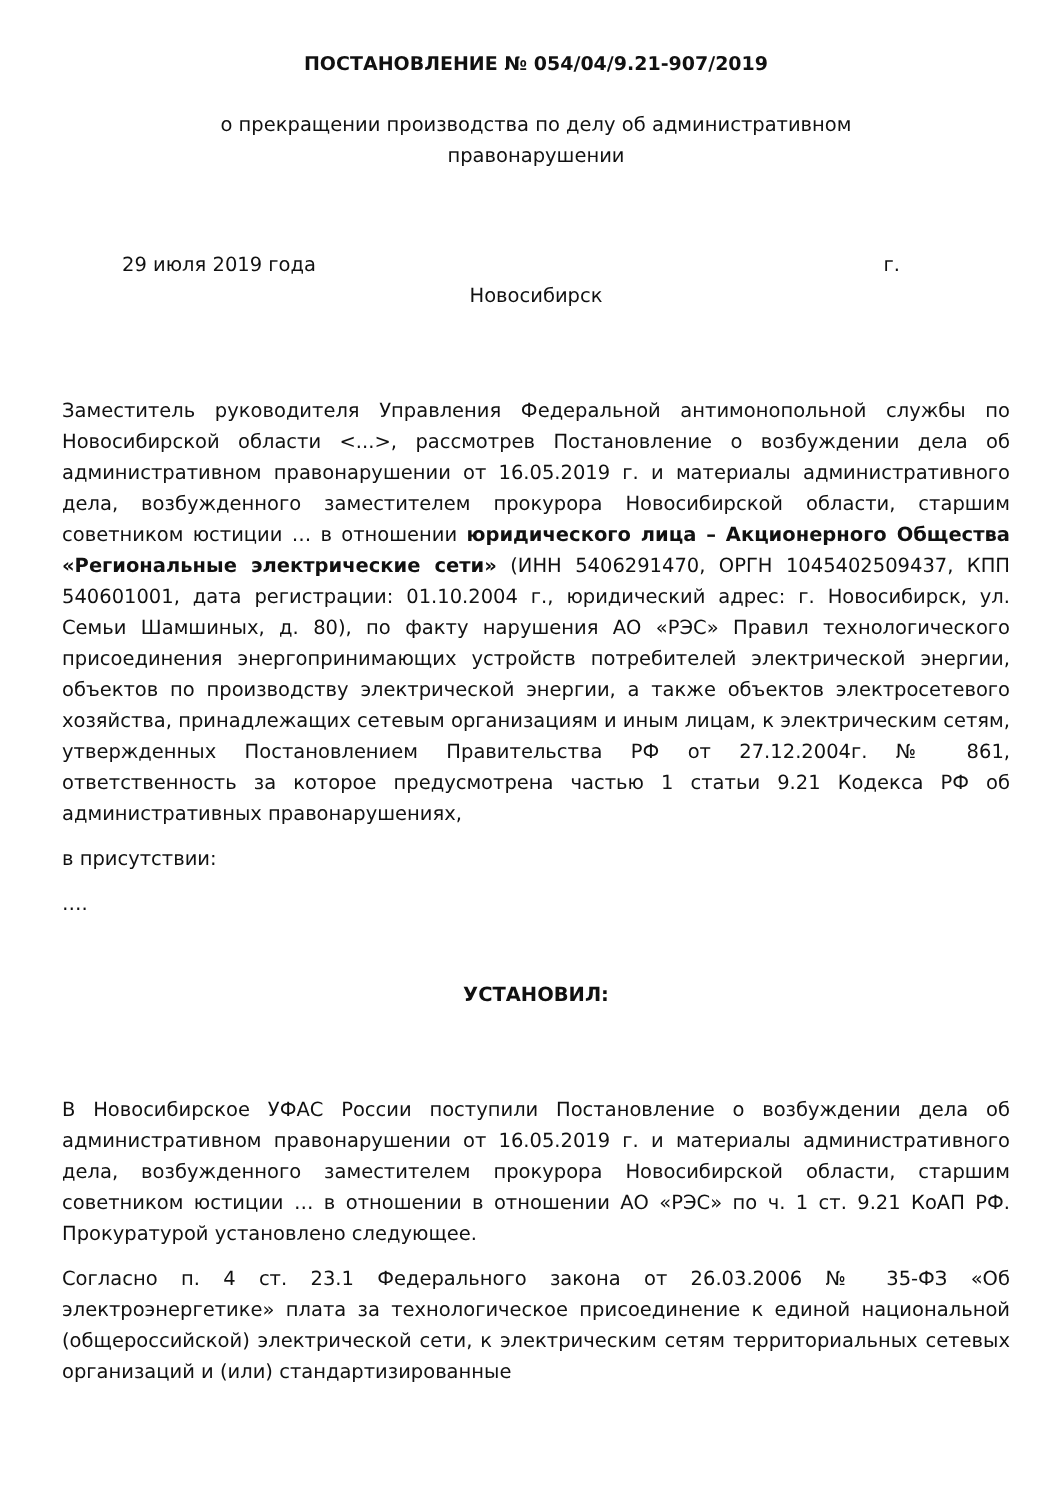ПОСТАНОВЛЕНИЕ № 054/04/9.21-907/2019
о прекращении производства по делу об административном правонарушении
29 июля 2019 года г.
Новосибирск
Заместитель руководителя Управления Федеральной антимонопольной службы по Новосибирской области <...>, рассмотрев Постановление о возбуждении дела об административном правонарушении от 16.05.2019 г. и материалы административного дела, возбужденного заместителем прокурора Новосибирской области, старшим советником юстиции … в отношении юридического лица – Акционерного Общества «Региональные электрические сети» (ИНН 5406291470, ОРГН 1045402509437, КПП 540601001, дата регистрации: 01.10.2004 г., юридический адрес: г. Новосибирск, ул. Семьи Шамшиных, д. 80), по факту нарушения АО «РЭС» Правил технологического присоединения энергопринимающих устройств потребителей электрической энергии, объектов по производству электрической энергии, а также объектов электросетевого хозяйства, принадлежащих сетевым организациям и иным лицам, к электрическим сетям, утвержденных Постановлением Правительства РФ от 27.12.2004г. № 861, ответственность за которое предусмотрена частью 1 статьи 9.21 Кодекса РФ об административных правонарушениях,
в присутствии:
….
УСТАНОВИЛ:
В Новосибирское УФАС России поступили Постановление о возбуждении дела об административном правонарушении от 16.05.2019 г. и материалы административного дела, возбужденного заместителем прокурора Новосибирской области, старшим советником юстиции … в отношении в отношении АО «РЭС» по ч. 1 ст. 9.21 КоАП РФ. Прокуратурой установлено следующее.
Согласно п. 4 ст. 23.1 Федерального закона от 26.03.2006 № 35-ФЗ «Об электроэнергетике» плата за технологическое присоединение к единой национальной (общероссийской) электрической сети, к электрическим сетям территориальных сетевых организаций и (или) стандартизированные